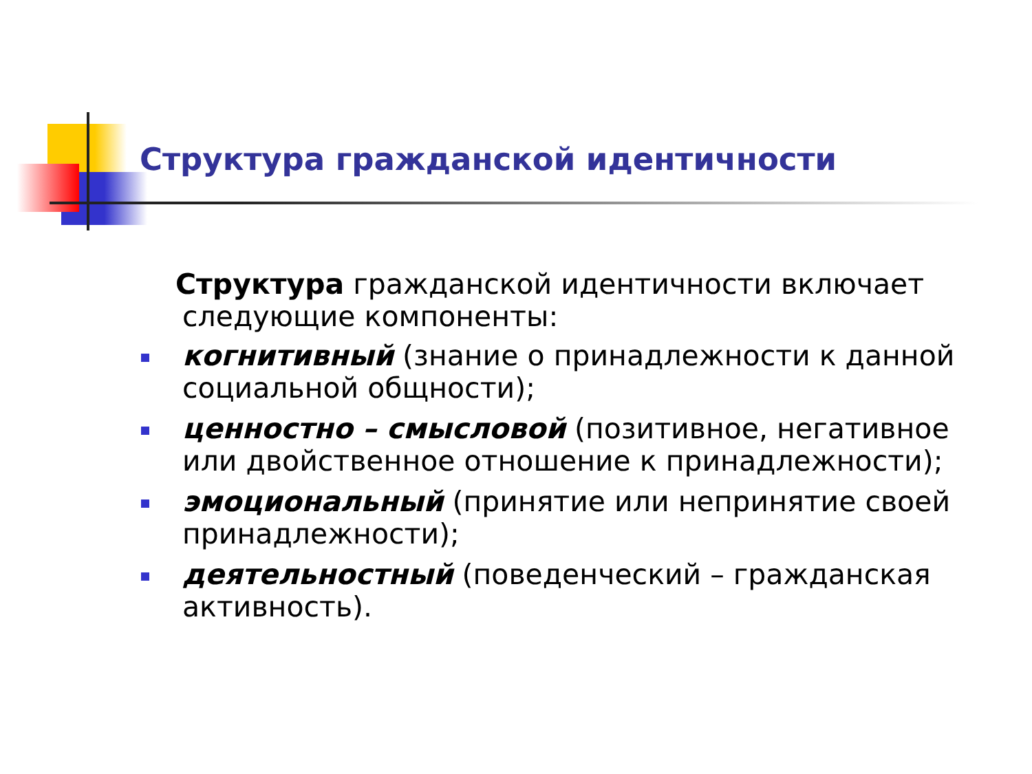Структура гражданской идентичности
Структура гражданской идентичности включает следующие компоненты:
когнитивный (знание о принадлежности к данной социальной общности);
ценностно – смысловой (позитивное, негативное или двойственное отношение к принадлежности);
эмоциональный (принятие или непринятие своей принадлежности);
деятельностный (поведенческий – гражданская активность).